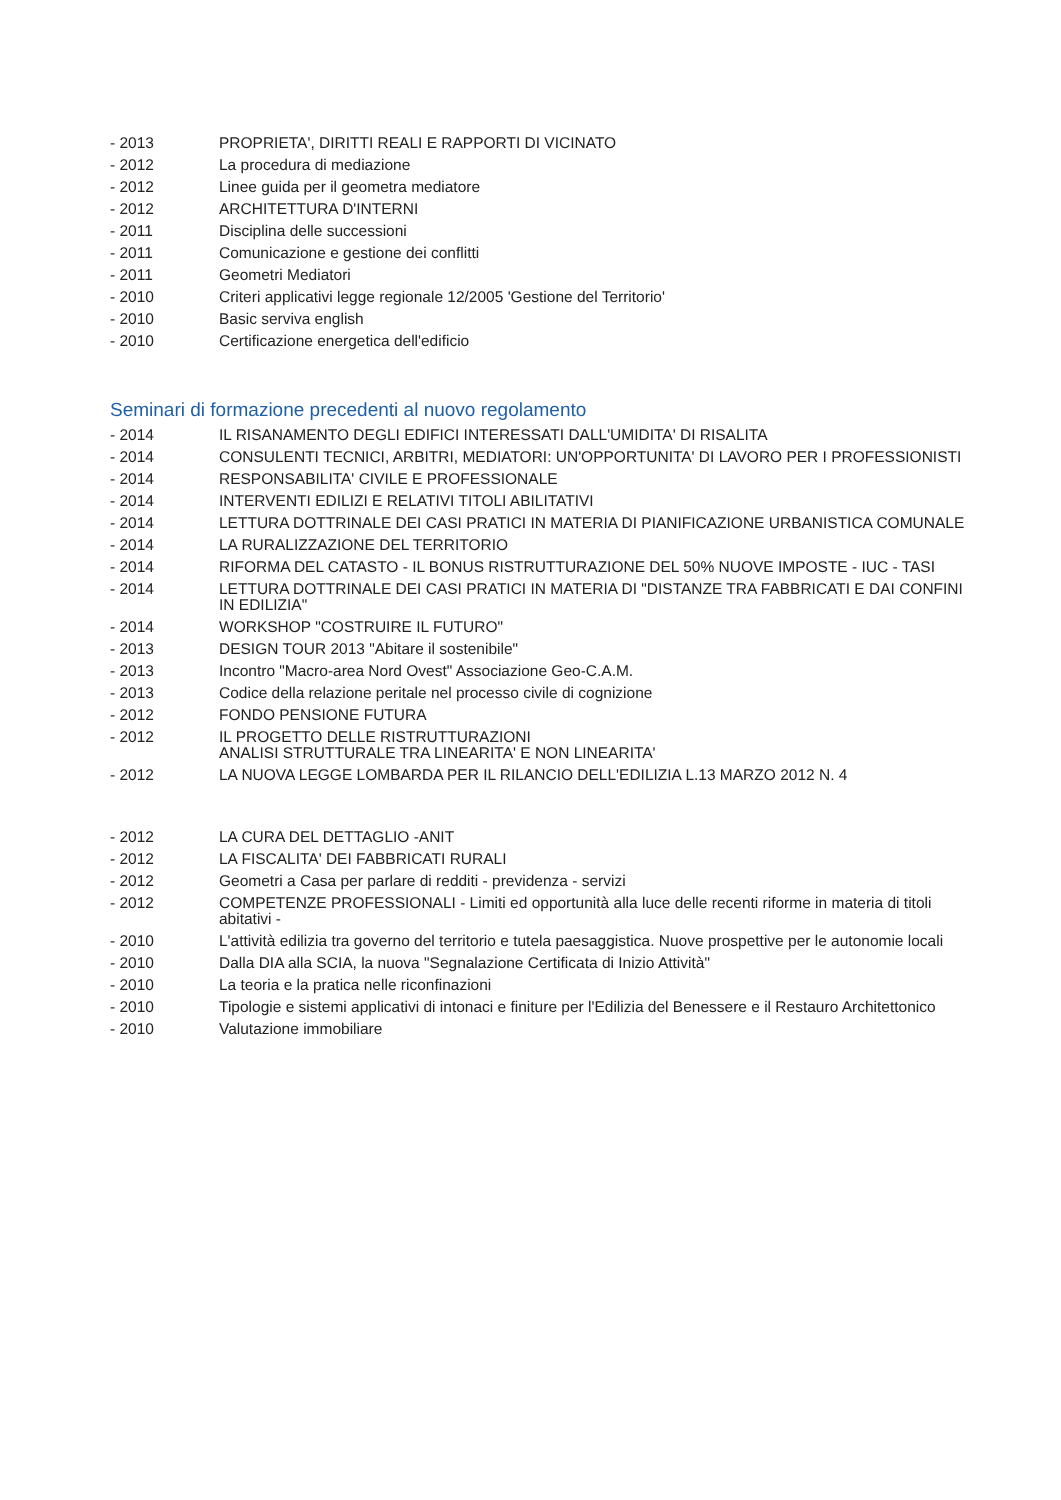- 2013 PROPRIETA', DIRITTI REALI E RAPPORTI DI VICINATO
- 2012 La procedura di mediazione
- 2012 Linee guida per il geometra mediatore
- 2012 ARCHITETTURA D'INTERNI
- 2011 Disciplina delle successioni
- 2011 Comunicazione e gestione dei conflitti
- 2011 Geometri Mediatori
- 2010 Criteri applicativi legge regionale 12/2005 'Gestione del Territorio'
- 2010 Basic serviva english
- 2010 Certificazione energetica dell'edificio
Seminari di formazione precedenti al nuovo regolamento
- 2014 IL RISANAMENTO DEGLI EDIFICI INTERESSATI DALL'UMIDITA' DI RISALITA
- 2014 CONSULENTI TECNICI, ARBITRI, MEDIATORI: UN'OPPORTUNITA' DI LAVORO PER I PROFESSIONISTI
- 2014 RESPONSABILITA' CIVILE E PROFESSIONALE
- 2014 INTERVENTI EDILIZI E RELATIVI TITOLI ABILITATIVI
- 2014 LETTURA DOTTRINALE DEI CASI PRATICI IN MATERIA DI PIANIFICAZIONE URBANISTICA COMUNALE
- 2014 LA RURALIZZAZIONE DEL TERRITORIO
- 2014 RIFORMA DEL CATASTO - IL BONUS RISTRUTTURAZIONE DEL 50% NUOVE IMPOSTE - IUC - TASI
- 2014 LETTURA DOTTRINALE DEI CASI PRATICI IN MATERIA DI "DISTANZE TRA FABBRICATI E DAI CONFINI IN EDILIZIA"
- 2014 WORKSHOP "COSTRUIRE IL FUTURO"
- 2013 DESIGN TOUR 2013 "Abitare il sostenibile"
- 2013 Incontro "Macro-area Nord Ovest" Associazione Geo-C.A.M.
- 2013 Codice della relazione peritale nel processo civile di cognizione
- 2012 FONDO PENSIONE FUTURA
- 2012 IL PROGETTO DELLE RISTRUTTURAZIONI
ANALISI STRUTTURALE TRA LINEARITA' E NON LINEARITA'
- 2012 LA NUOVA LEGGE LOMBARDA PER IL RILANCIO DELL'EDILIZIA L.13 MARZO 2012 N. 4
- 2012 LA CURA DEL DETTAGLIO -ANIT
- 2012 LA FISCALITA' DEI FABBRICATI RURALI
- 2012 Geometri a Casa per parlare di redditi - previdenza - servizi
- 2012 COMPETENZE PROFESSIONALI - Limiti ed opportunità alla luce delle recenti riforme in materia di titoli abitativi -
- 2010 L'attività edilizia tra governo del territorio e tutela paesaggistica. Nuove prospettive per le autonomie locali
- 2010 Dalla DIA alla SCIA, la nuova "Segnalazione Certificata di Inizio Attività"
- 2010 La teoria e la pratica nelle riconfinazioni
- 2010 Tipologie e sistemi applicativi di intonaci e finiture per l'Edilizia del Benessere e il Restauro Architettonico
- 2010 Valutazione immobiliare